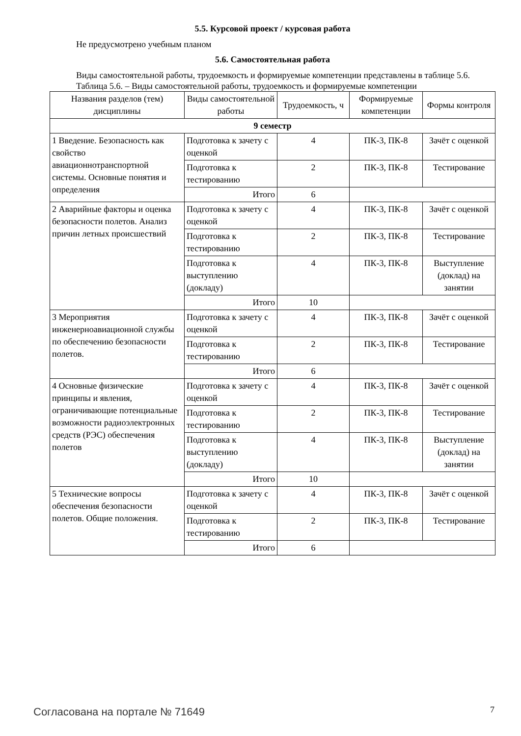5.5. Курсовой проект / курсовая работа
Не предусмотрено учебным планом
5.6. Самостоятельная работа
Виды самостоятельной работы, трудоемкость и формируемые компетенции представлены в таблице 5.6.
Таблица 5.6. – Виды самостоятельной работы, трудоемкость и формируемые компетенции
| Названия разделов (тем) дисциплины | Виды самостоятельной работы | Трудоемкость, ч | Формируемые компетенции | Формы контроля |
| --- | --- | --- | --- | --- |
| 9 семестр | | | | |
| 1 Введение. Безопасность как свойство авиационнотранспортной системы. Основные понятия и определения | Подготовка к зачету с оценкой | 4 | ПК-3, ПК-8 | Зачёт с оценкой |
| | Подготовка к тестированию | 2 | ПК-3, ПК-8 | Тестирование |
| | Итого | 6 | | |
| 2 Аварийные факторы и оценка безопасности полетов. Анализ причин летных происшествий | Подготовка к зачету с оценкой | 4 | ПК-3, ПК-8 | Зачёт с оценкой |
| | Подготовка к тестированию | 2 | ПК-3, ПК-8 | Тестирование |
| | Подготовка к выступлению (докладу) | 4 | ПК-3, ПК-8 | Выступление (доклад) на занятии |
| | Итого | 10 | | |
| 3 Мероприятия инженерноавиационной службы по обеспечению безопасности полетов. | Подготовка к зачету с оценкой | 4 | ПК-3, ПК-8 | Зачёт с оценкой |
| | Подготовка к тестированию | 2 | ПК-3, ПК-8 | Тестирование |
| | Итого | 6 | | |
| 4 Основные физические принципы и явления, ограничивающие потенциальные возможности радиоэлектронных средств (РЭС) обеспечения полетов | Подготовка к зачету с оценкой | 4 | ПК-3, ПК-8 | Зачёт с оценкой |
| | Подготовка к тестированию | 2 | ПК-3, ПК-8 | Тестирование |
| | Подготовка к выступлению (докладу) | 4 | ПК-3, ПК-8 | Выступление (доклад) на занятии |
| | Итого | 10 | | |
| 5 Технические вопросы обеспечения безопасности полетов. Общие положения. | Подготовка к зачету с оценкой | 4 | ПК-3, ПК-8 | Зачёт с оценкой |
| | Подготовка к тестированию | 2 | ПК-3, ПК-8 | Тестирование |
| | Итого | 6 | | |
Согласована на портале № 71649 7